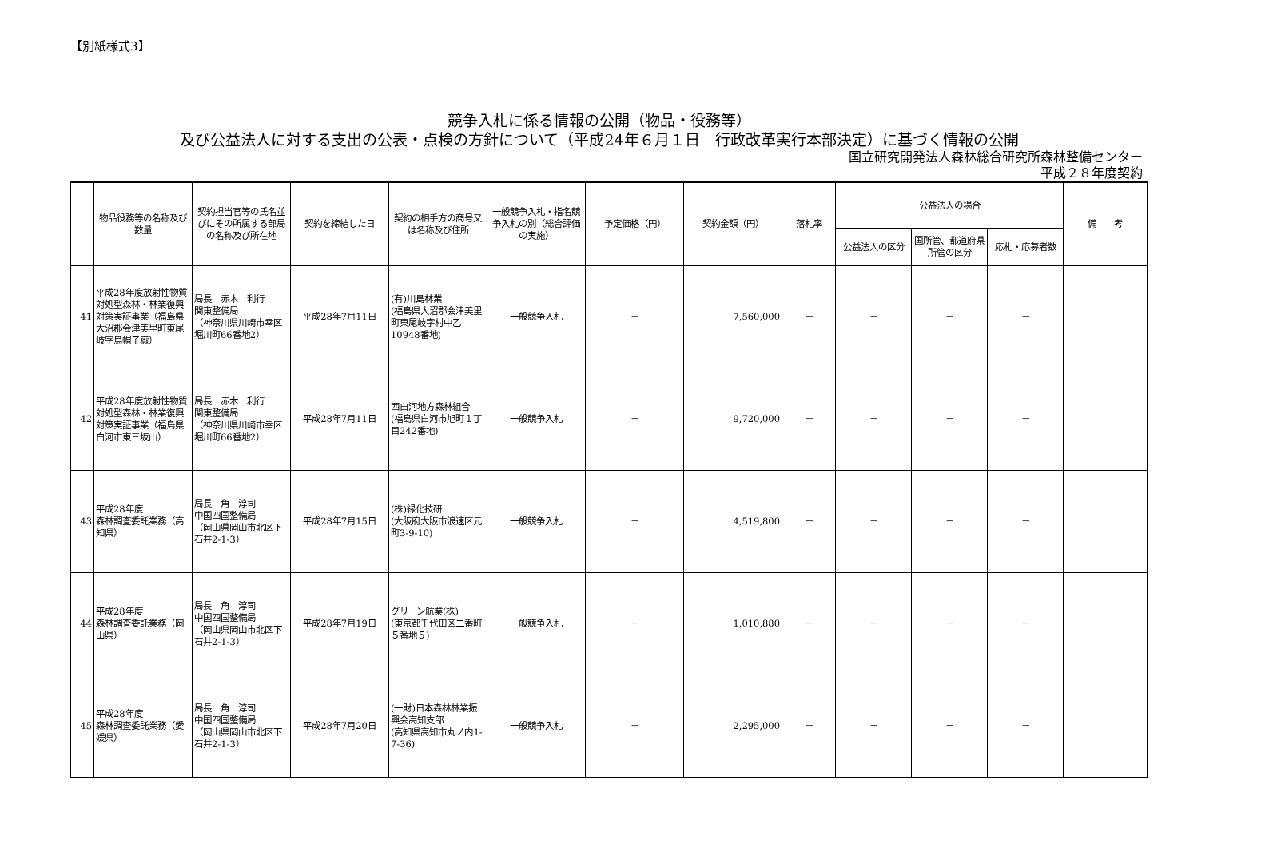【別紙様式3】
競争入札に係る情報の公開（物品・役務等）
及び公益法人に対する支出の公表・点検の方針について（平成24年６月１日　行政改革実行本部決定）に基づく情報の公開
国立研究開発法人森林総合研究所森林整備センター
平成２８年度契約
| | 物品役務等の名称及び数量 | 契約担当官等の氏名並びにその所属する部局の名称及び所在地 | 契約を締結した日 | 契約の相手方の商号又は名称及び住所 | 一般競争入札・指名競争入札の別（総合評価の実施） | 予定価格（円） | 契約金額（円） | 落札率 | 公益法人の場合 | | | 備 考 |
| --- | --- | --- | --- | --- | --- | --- | --- | --- | --- | --- | --- | --- |
| | | | | | | | | | 公益法人の区分 | 国所管、都道府県所管の区分 | 応札・応募者数 | |
| 41 | 平成28年度放射性物質対処型森林・林業復興対策実証事業（福島県大沼郡会津美里町東尾岐字烏帽子嶽） | 局長 赤木 利行 関東整備局 （神奈川県川崎市幸区堀川町66番地2） | 平成28年7月11日 | (有)川島林業 (福島県大沼郡会津美里町東尾岐字村中乙10948番地) | 一般競争入札 | － | 7,560,000 | － | － | － | － | |
| 42 | 平成28年度放射性物質対処型森林・林業復興対策実証事業（福島県白河市東三坂山） | 局長 赤木 利行 関東整備局 （神奈川県川崎市幸区堀川町66番地2） | 平成28年7月11日 | 西白河地方森林組合 (福島県白河市旭町１丁目242番地) | 一般競争入札 | － | 9,720,000 | － | － | － | － | |
| 43 | 平成28年度 森林調査委託業務（高知県） | 局長 角 淳司 中国四国整備局 （岡山県岡山市北区下石井2-1-3） | 平成28年7月15日 | (株)緑化技研 (大阪府大阪市浪速区元町3-9-10) | 一般競争入札 | － | 4,519,800 | － | － | － | － | |
| 44 | 平成28年度 森林調査委託業務（岡山県） | 局長 角 淳司 中国四国整備局 （岡山県岡山市北区下石井2-1-3） | 平成28年7月19日 | グリーン航業(株) (東京都千代田区二番町５番地５) | 一般競争入札 | － | 1,010,880 | － | － | － | － | |
| 45 | 平成28年度 森林調査委託業務（愛媛県） | 局長 角 淳司 中国四国整備局 （岡山県岡山市北区下石井2-1-3） | 平成28年7月20日 | (一財)日本森林林業振興会高知支部 (高知県高知市丸ノ内1-7-36) | 一般競争入札 | － | 2,295,000 | － | － | － | － | |